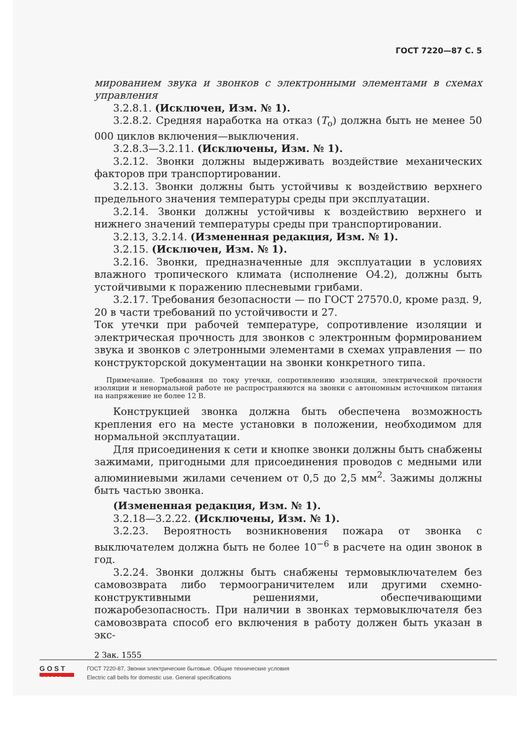ГОСТ 7220—87 С. 5
мированием звука и звонков с электронными элементами в схемах управления
3.2.8.1. (Исключен, Изм. № 1).
3.2.8.2. Средняя наработка на отказ (T<sub>о</sub>) должна быть не менее 50 000 циклов включения—выключения.
3.2.8.3—3.2.11. (Исключены, Изм. № 1).
3.2.12. Звонки должны выдерживать воздействие механических факторов при транспортировании.
3.2.13. Звонки должны быть устойчивы к воздействию верхнего предельного значения температуры среды при эксплуатации.
3.2.14. Звонки должны устойчивы к воздействию верхнего и нижнего значений температуры среды при транспортировании.
3.2.13, 3.2.14. (Измененная редакция, Изм. № 1).
3.2.15. (Исключен, Изм. № 1).
3.2.16. Звонки, предназначенные для эксплуатации в условиях влажного тропического климата (исполнение О4.2), должны быть устойчивыми к поражению плесневыми грибами.
3.2.17. Требования безопасности — по ГОСТ 27570.0, кроме разд. 9, 20 в части требований по устойчивости и 27.
Ток утечки при рабочей температуре, сопротивление изоляции и электрическая прочность для звонков с электронным формированием звука и звонков с элетронными элементами в схемах управления — по конструкторской документации на звонки конкретного типа.
Примечание. Требования по току утечки, сопротивлению изоляции, электрической прочности изоляции и ненормальной работе не распространяются на звонки с автономным источником питания на напряжение не более 12 В.
Конструкцией звонка должна быть обеспечена возможность крепления его на месте установки в положении, необходимом для нормальной эксплуатации.
Для присоединения к сети и кнопке звонки должны быть снабжены зажимами, пригодными для присоединения проводов с медными или алюминиевыми жилами сечением от 0,5 до 2,5 мм<sup>2</sup>. Зажимы должны быть частью звонка.
(Измененная редакция, Изм. № 1).
3.2.18—3.2.22. (Исключены, Изм. № 1).
3.2.23. Вероятность возникновения пожара от звонка с выключателем должна быть не более 10<sup>−6</sup> в расчете на один звонок в год.
3.2.24. Звонки должны быть снабжены термовыключателем без самовозврата либо термоограничителем или другими схемно-конструктивными решениями, обеспечивающими пожаробезопасность. При наличии в звонках термовыключателя без самовозврата способ его включения в работу должен быть указан в экс-
2 Зак. 1555
GOST
EXPERT
ГОСТ 7220-87, Звонки электрические бытовые. Общие технические условия
Electric call bells for domestic use. General specifications